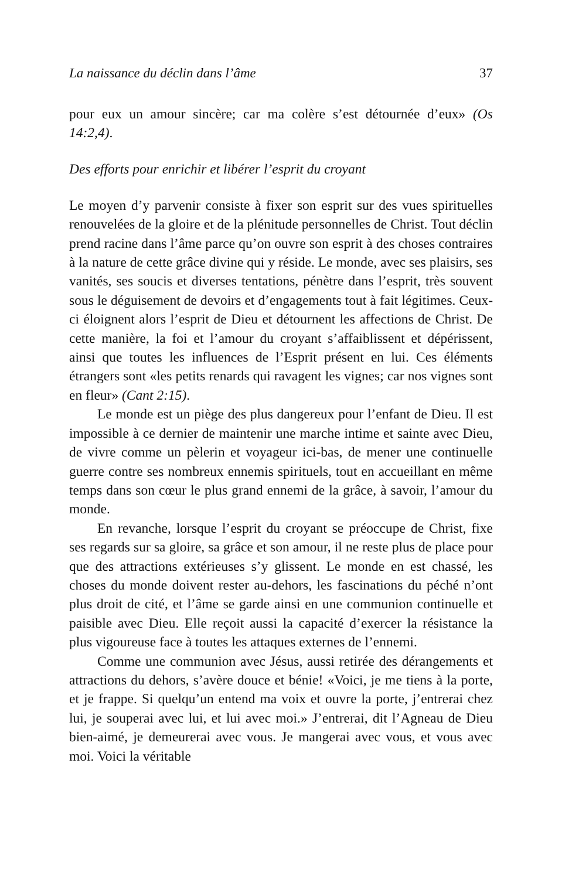La naissance du déclin dans l’âme 37
pour eux un amour sincère; car ma colère s’est détournée d’eux» (Os 14:2,4).
Des efforts pour enrichir et libérer l’esprit du croyant
Le moyen d’y parvenir consiste à fixer son esprit sur des vues spirituelles renouvelées de la gloire et de la plénitude personnelles de Christ. Tout déclin prend racine dans l’âme parce qu’on ouvre son esprit à des choses contraires à la nature de cette grâce divine qui y réside. Le monde, avec ses plaisirs, ses vanités, ses soucis et diverses tentations, pénètre dans l’esprit, très souvent sous le déguisement de devoirs et d’engagements tout à fait légitimes. Ceux-ci éloignent alors l’esprit de Dieu et détournent les affections de Christ. De cette manière, la foi et l’amour du croyant s’affaiblissent et dépérissent, ainsi que toutes les influences de l’Esprit présent en lui. Ces éléments étrangers sont «les petits renards qui ravagent les vignes; car nos vignes sont en fleur» (Cant 2:15).
Le monde est un piège des plus dangereux pour l’enfant de Dieu. Il est impossible à ce dernier de maintenir une marche intime et sainte avec Dieu, de vivre comme un pèlerin et voyageur ici-bas, de mener une continuelle guerre contre ses nombreux ennemis spirituels, tout en accueillant en même temps dans son cœur le plus grand ennemi de la grâce, à savoir, l’amour du monde.
En revanche, lorsque l’esprit du croyant se préoccupe de Christ, fixe ses regards sur sa gloire, sa grâce et son amour, il ne reste plus de place pour que des attractions extérieuses s’y glissent. Le monde en est chassé, les choses du monde doivent rester au-dehors, les fascinations du péché n’ont plus droit de cité, et l’âme se garde ainsi en une communion continuelle et paisible avec Dieu. Elle reçoit aussi la capacité d’exercer la résistance la plus vigoureuse face à toutes les attaques externes de l’ennemi.
Comme une communion avec Jésus, aussi retirée des dérangements et attractions du dehors, s’avère douce et bénie! «Voici, je me tiens à la porte, et je frappe. Si quelqu’un entend ma voix et ouvre la porte, j’entrerai chez lui, je souperai avec lui, et lui avec moi.» J’entrerai, dit l’Agneau de Dieu bien-aimé, je demeurerai avec vous. Je mangerai avec vous, et vous avec moi. Voici la véritable